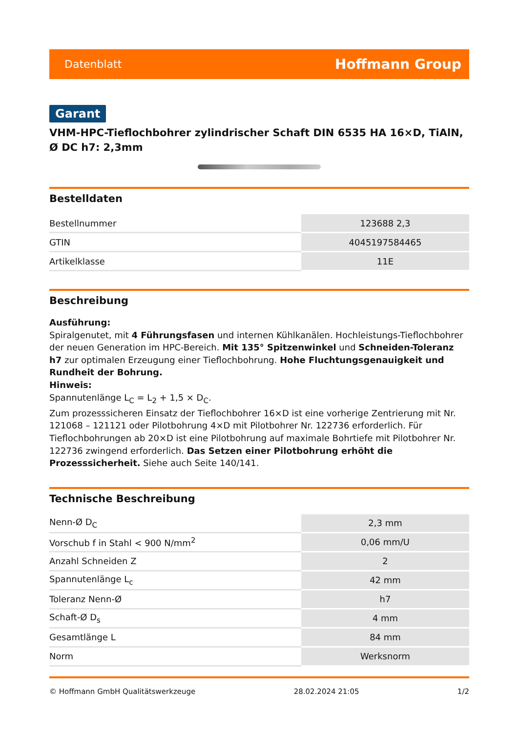Datenblatt Hoffmann Group
Garant
VHM-HPC-Tieflochbohrer zylindrischer Schaft DIN 6535 HA 16×D, TiAlN, Ø DC h7: 2,3mm
Bestelldaten
| Bestellnummer | 123688 2,3 |
| GTIN | 4045197584465 |
| Artikelklasse | 11E |
Beschreibung
Ausführung:
Spiralgenutet, mit 4 Führungsfasen und internen Kühlkanälen. Hochleistungs-Tieflochbohrer der neuen Generation im HPC-Bereich. Mit 135° Spitzenwinkel und Schneiden-Toleranz h7 zur optimalen Erzeugung einer Tieflochbohrung. Hohe Fluchtungsgenauigkeit und Rundheit der Bohrung.
Hinweis:
Spannutenlänge L<sub>C</sub> = L<sub>2</sub> + 1,5 × D<sub>C</sub>.
Zum prozesssicheren Einsatz der Tieflochbohrer 16×D ist eine vorherige Zentrierung mit Nr. 121068 – 121121 oder Pilotbohrung 4×D mit Pilotbohrer Nr. 122736 erforderlich. Für Tieflochbohrungen ab 20×D ist eine Pilotbohrung auf maximale Bohrtiefe mit Pilotbohrer Nr. 122736 zwingend erforderlich. Das Setzen einer Pilotbohrung erhöht die Prozesssicherheit. Siehe auch Seite 140/141.
Technische Beschreibung
| Nenn-Ø D<sub>C</sub> | 2,3 mm |
| Vorschub f in Stahl < 900 N/mm<sup>2</sup> | 0,06 mm/U |
| Anzahl Schneiden Z | 2 |
| Spannutenlänge L<sub>c</sub> | 42 mm |
| Toleranz Nenn-Ø | h7 |
| Schaft-Ø D<sub>s</sub> | 4 mm |
| Gesamtlänge L | 84 mm |
| Norm | Werksnorm |
© Hoffmann GmbH Qualitätswerkzeuge 28.02.2024 21:05 1/2